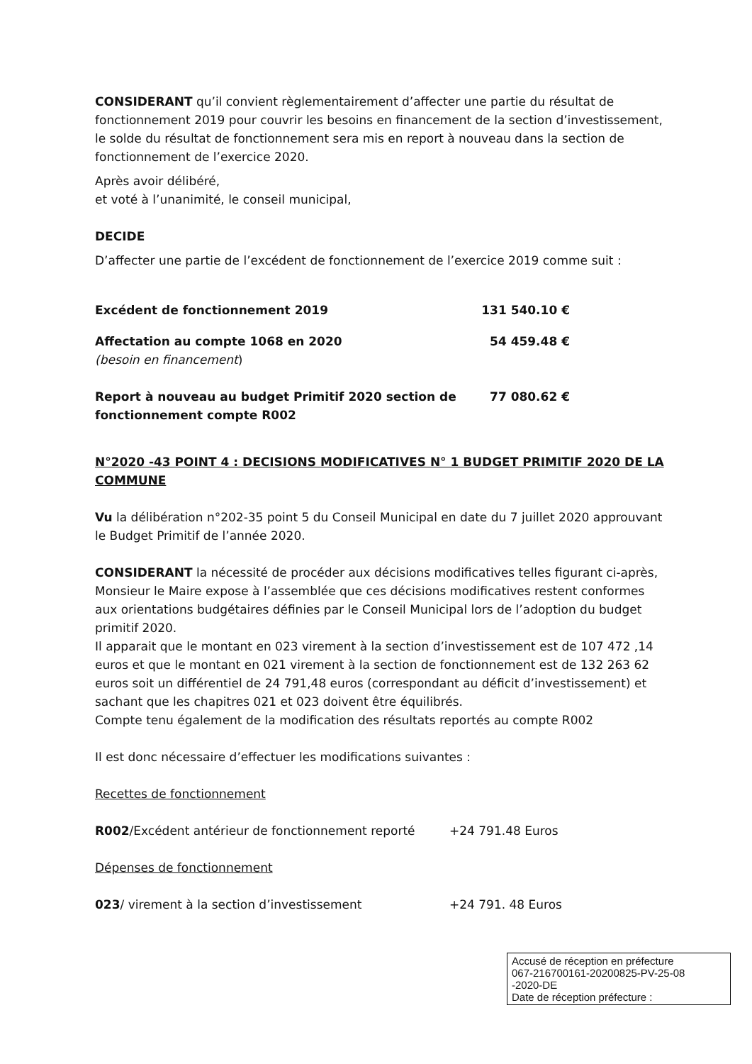CONSIDERANT qu’il convient règlementairement d’affecter une partie du résultat de fonctionnement 2019 pour couvrir les besoins en financement de la section d’investissement, le solde du résultat de fonctionnement sera mis en report à nouveau dans la section de fonctionnement de l’exercice 2020.
Après avoir délibéré,
et voté à l’unanimité, le conseil municipal,
DECIDE
D’affecter une partie de l’excédent de fonctionnement de l’exercice 2019 comme suit :
Excédent de fonctionnement 2019 131 540.10 €
Affectation au compte 1068 en 2020
(besoin en financement)
54 459.48 €
Report à nouveau au budget Primitif 2020 section de fonctionnement compte R002 77 080.62 €
N°2020 -43 POINT 4 : DECISIONS MODIFICATIVES N° 1 BUDGET PRIMITIF 2020 DE LA COMMUNE
Vu la délibération n°202-35 point 5 du Conseil Municipal en date du 7 juillet 2020 approuvant le Budget Primitif de l’année 2020.
CONSIDERANT la nécessité de procéder aux décisions modificatives telles figurant ci-après, Monsieur le Maire expose à l’assemblée que ces décisions modificatives restent conformes aux orientations budgétaires définies par le Conseil Municipal lors de l’adoption du budget primitif 2020.
Il apparait que le montant en 023 virement à la section d’investissement est de 107 472 ,14 euros et que le montant en 021 virement à la section de fonctionnement est de 132 263 62 euros soit un différentiel de 24 791,48 euros (correspondant au déficit d’investissement) et sachant que les chapitres 021 et 023 doivent être équilibrés.
Compte tenu également de la modification des résultats reportés au compte R002
Il est donc nécessaire d’effectuer les modifications suivantes :
Recettes de fonctionnement
R002/Excédent antérieur de fonctionnement reporté +24 791.48 Euros
Dépenses de fonctionnement
023/ virement à la section d’investissement +24 791. 48 Euros
Accusé de réception en préfecture
067-216700161-20200825-PV-25-08
-2020-DE
Date de réception préfecture :